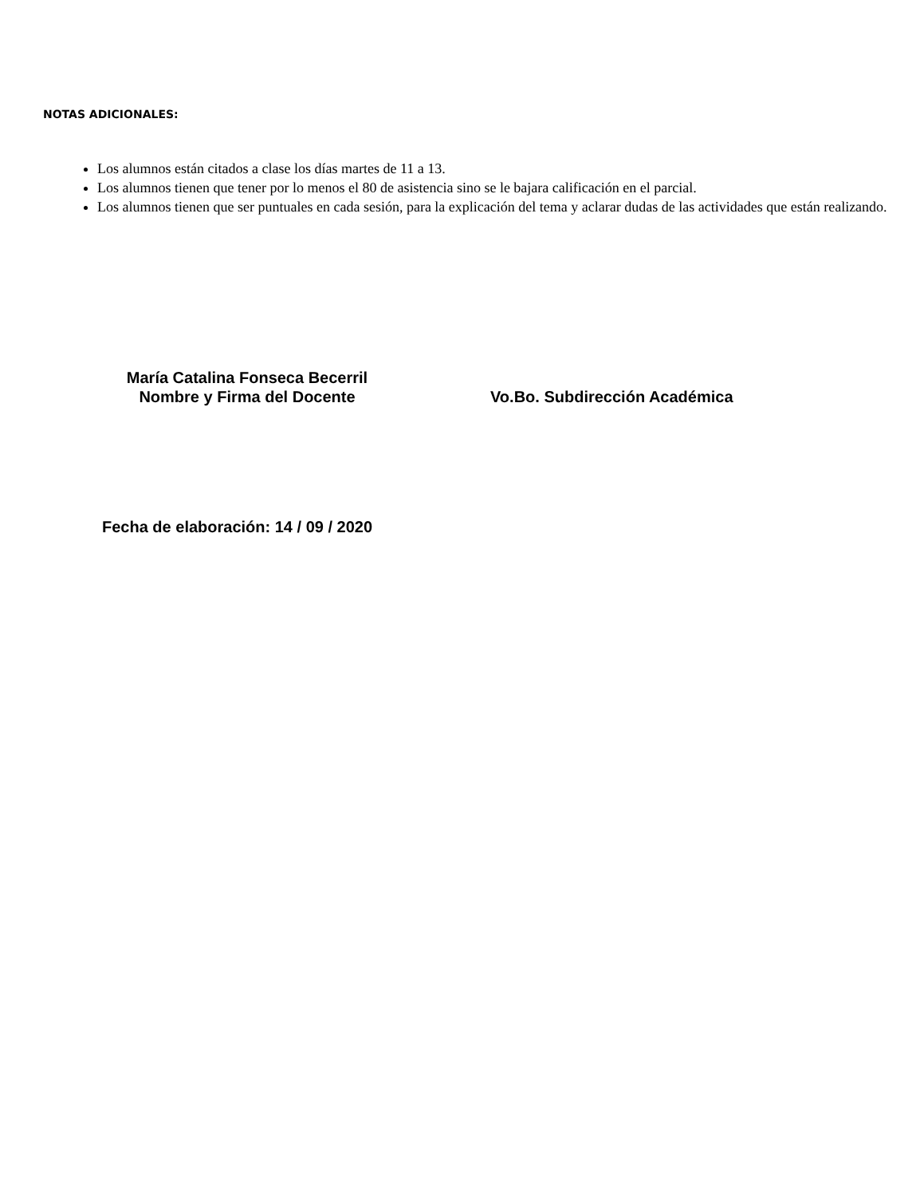NOTAS ADICIONALES:
Los alumnos están citados a clase los días martes de 11 a 13.
Los alumnos tienen que tener por lo menos el 80 de asistencia sino se le bajara calificación en el parcial.
Los alumnos tienen que ser puntuales en cada sesión, para la explicación del tema y aclarar dudas de las actividades que están realizando.
María Catalina Fonseca Becerril
Nombre y Firma del Docente
Vo.Bo. Subdirección Académica
Fecha de elaboración: 14 / 09 / 2020